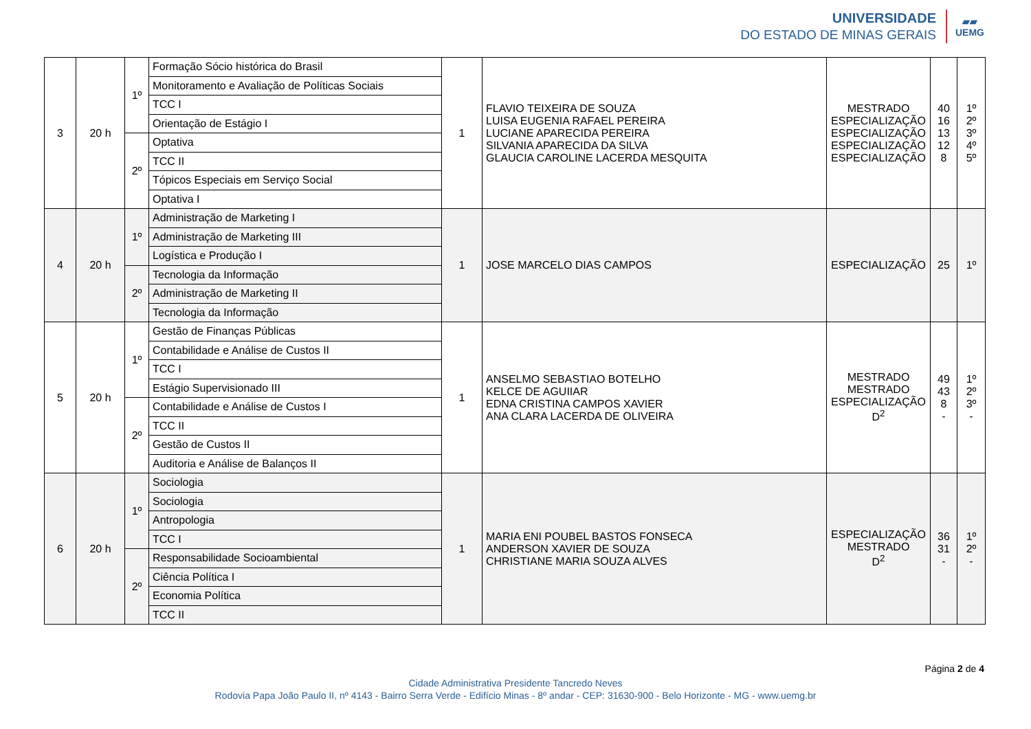UNIVERSIDADE
DO ESTADO DE MINAS GERAIS
▰▰
UEMG
| 3 | 20 h | 1º | Formação Sócio histórica do Brasil | 1 | FLAVIO TEIXEIRA DE SOUZA LUISA EUGENIA RAFAEL PEREIRA LUCIANE APARECIDA PEREIRA SILVANIA APARECIDA DA SILVA GLAUCIA CAROLINE LACERDA MESQUITA | MESTRADO ESPECIALIZAÇÃO ESPECIALIZAÇÃO ESPECIALIZAÇÃO ESPECIALIZAÇÃO | 40 16 13 12 8 | 1º 2º 3º 4º 5º |
| | | | Monitoramento e Avaliação de Políticas Sociais | | | | | |
| | | | TCC I | | | | | |
| | | | Orientação de Estágio I | | | | | |
| | | 2º | Optativa | | | | | |
| | | | TCC II | | | | | |
| | | | Tópicos Especiais em Serviço Social | | | | | |
| | | | Optativa I | | | | | |
| 4 | 20 h | 1º | Administração de Marketing I | 1 | JOSE MARCELO DIAS CAMPOS | ESPECIALIZAÇÃO | 25 | 1º |
| | | | Administração de Marketing III | | | | | |
| | | | Logística e Produção I | | | | | |
| | | 2º | Tecnologia da Informação | | | | | |
| | | | Administração de Marketing II | | | | | |
| | | | Tecnologia da Informação | | | | | |
| 5 | 20 h | 1º | Gestão de Finanças Públicas | 1 | ANSELMO SEBASTIAO BOTELHO KELCE DE AGUIIAR EDNA CRISTINA CAMPOS XAVIER ANA CLARA LACERDA DE OLIVEIRA | MESTRADO MESTRADO ESPECIALIZAÇÃO D<sup>2</sup> | 49 43 8 - | 1º 2º 3º - |
| | | | Contabilidade e Análise de Custos II | | | | | |
| | | | TCC I | | | | | |
| | | | Estágio Supervisionado III | | | | | |
| | | 2º | Contabilidade e Análise de Custos I | | | | | |
| | | | TCC II | | | | | |
| | | | Gestão de Custos II | | | | | |
| | | | Auditoria e Análise de Balanços II | | | | | |
| 6 | 20 h | 1º | Sociologia | 1 | MARIA ENI POUBEL BASTOS FONSECA ANDERSON XAVIER DE SOUZA CHRISTIANE MARIA SOUZA ALVES | ESPECIALIZAÇÃO MESTRADO D<sup>2</sup> | 36 31 - | 1º 2º - |
| | | | Sociologia | | | | | |
| | | | Antropologia | | | | | |
| | | | TCC I | | | | | |
| | | 2º | Responsabilidade Socioambiental | | | | | |
| | | | Ciência Política I | | | | | |
| | | | Economia Política | | | | | |
| | | | TCC II | | | | | |
Página 2 de 4
Cidade Administrativa Presidente Tancredo Neves
Rodovia Papa João Paulo II, nº 4143 - Bairro Serra Verde - Edifício Minas - 8º andar - CEP: 31630-900 - Belo Horizonte - MG - www.uemg.br